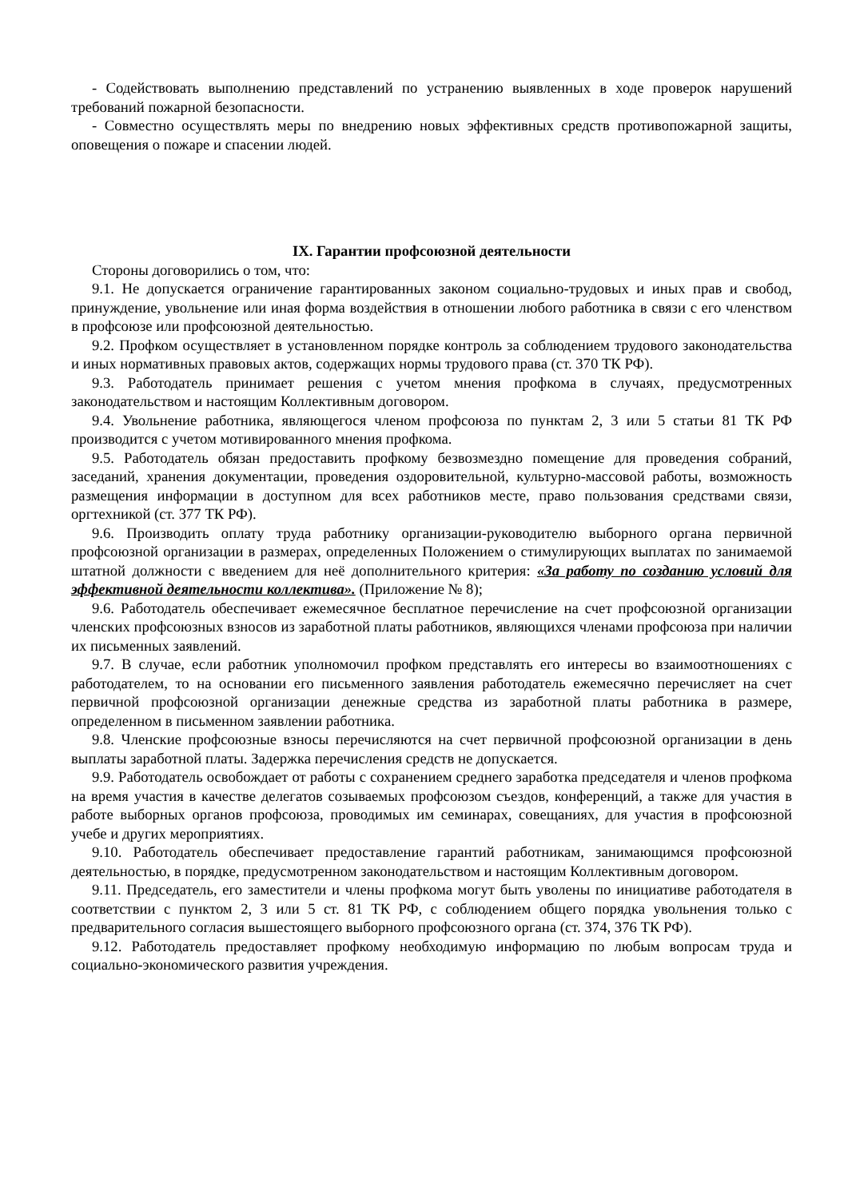- Содействовать выполнению представлений по устранению выявленных в ходе проверок нарушений требований пожарной безопасности.
- Совместно осуществлять меры по внедрению новых эффективных средств противопожарной защиты, оповещения о пожаре и спасении людей.
IX. Гарантии профсоюзной деятельности
Стороны договорились о том, что:
9.1. Не допускается ограничение гарантированных законом социально-трудовых и иных прав и свобод, принуждение, увольнение или иная форма воздействия в отношении любого работника в связи с его членством в профсоюзе или профсоюзной деятельностью.
9.2. Профком осуществляет в установленном порядке контроль за соблюдением трудового законодательства и иных нормативных правовых актов, содержащих нормы трудового права (ст. 370 ТК РФ).
9.3. Работодатель принимает решения с учетом мнения профкома в случаях, предусмотренных законодательством и настоящим Коллективным договором.
9.4. Увольнение работника, являющегося членом профсоюза по пунктам 2, 3 или 5 статьи 81 ТК РФ производится с учетом мотивированного мнения профкома.
9.5. Работодатель обязан предоставить профкому безвозмездно помещение для проведения собраний, заседаний, хранения документации, проведения оздоровительной, культурно-массовой работы, возможность размещения информации в доступном для всех работников месте, право пользования средствами связи, оргтехникой (ст. 377 ТК РФ).
9.6. Производить оплату труда работнику организации-руководителю выборного органа первичной профсоюзной организации в размерах, определенных Положением о стимулирующих выплатах по занимаемой штатной должности с введением для неё дополнительного критерия: «За работу по созданию условий для эффективной деятельности коллектива». (Приложение № 8);
9.6. Работодатель обеспечивает ежемесячное бесплатное перечисление на счет профсоюзной организации членских профсоюзных взносов из заработной платы работников, являющихся членами профсоюза при наличии их письменных заявлений.
9.7. В случае, если работник уполномочил профком представлять его интересы во взаимоотношениях с работодателем, то на основании его письменного заявления работодатель ежемесячно перечисляет на счет первичной профсоюзной организации денежные средства из заработной платы работника в размере, определенном в письменном заявлении работника.
9.8. Членские профсоюзные взносы перечисляются на счет первичной профсоюзной организации в день выплаты заработной платы. Задержка перечисления средств не допускается.
9.9. Работодатель освобождает от работы с сохранением среднего заработка председателя и членов профкома на время участия в качестве делегатов созываемых профсоюзом съездов, конференций, а также для участия в работе выборных органов профсоюза, проводимых им семинарах, совещаниях, для участия в профсоюзной учебе и других мероприятиях.
9.10. Работодатель обеспечивает предоставление гарантий работникам, занимающимся профсоюзной деятельностью, в порядке, предусмотренном законодательством и настоящим Коллективным договором.
9.11. Председатель, его заместители и члены профкома могут быть уволены по инициативе работодателя в соответствии с пунктом 2, 3 или 5 ст. 81 ТК РФ, с соблюдением общего порядка увольнения только с предварительного согласия вышестоящего выборного профсоюзного органа (ст. 374, 376 ТК РФ).
9.12. Работодатель предоставляет профкому необходимую информацию по любым вопросам труда и социально-экономического развития учреждения.